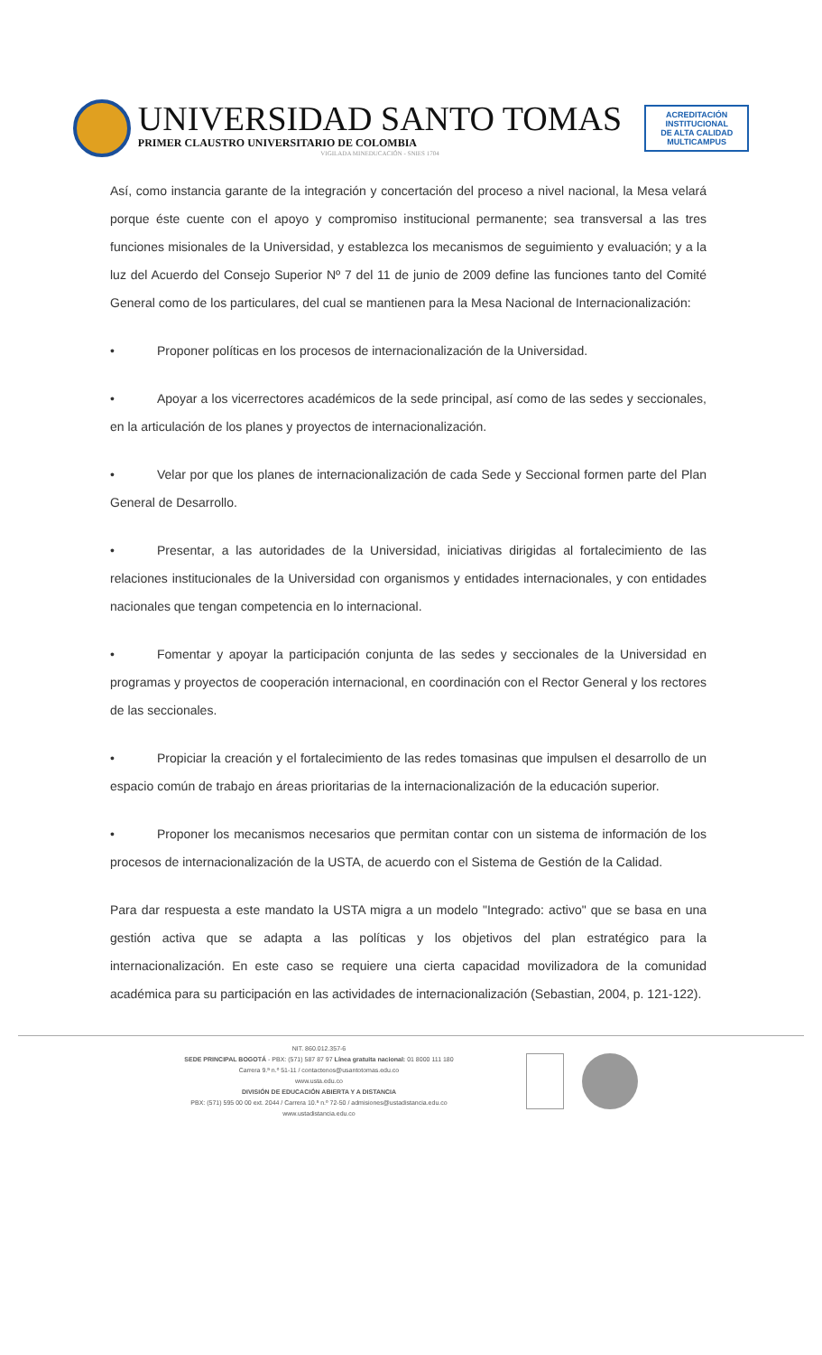UNIVERSIDAD SANTO TOMAS
PRIMER CLAUSTRO UNIVERSITARIO DE COLOMBIA
VIGILADA MINEDUCACIÓN - SNIES 1704
ACREDITACIÓN
INSTITUCIONAL
DE ALTA CALIDAD
MULTICAMPUS
Así, como instancia garante de la integración y concertación del proceso a nivel nacional, la Mesa velará porque éste cuente con el apoyo y compromiso institucional permanente; sea transversal a las tres funciones misionales de la Universidad, y establezca los mecanismos de seguimiento y evaluación; y a la luz del Acuerdo del Consejo Superior Nº 7 del 11 de junio de 2009 define las funciones tanto del Comité General como de los particulares, del cual se mantienen para la Mesa Nacional de Internacionalización:
• Proponer políticas en los procesos de internacionalización de la Universidad.
• Apoyar a los vicerrectores académicos de la sede principal, así como de las sedes y seccionales, en la articulación de los planes y proyectos de internacionalización.
• Velar por que los planes de internacionalización de cada Sede y Seccional formen parte del Plan General de Desarrollo.
• Presentar, a las autoridades de la Universidad, iniciativas dirigidas al fortalecimiento de las relaciones institucionales de la Universidad con organismos y entidades internacionales, y con entidades nacionales que tengan competencia en lo internacional.
• Fomentar y apoyar la participación conjunta de las sedes y seccionales de la Universidad en programas y proyectos de cooperación internacional, en coordinación con el Rector General y los rectores de las seccionales.
• Propiciar la creación y el fortalecimiento de las redes tomasinas que impulsen el desarrollo de un espacio común de trabajo en áreas prioritarias de la internacionalización de la educación superior.
• Proponer los mecanismos necesarios que permitan contar con un sistema de información de los procesos de internacionalización de la USTA, de acuerdo con el Sistema de Gestión de la Calidad.
Para dar respuesta a este mandato la USTA migra a un modelo "Integrado: activo" que se basa en una gestión activa que se adapta a las políticas y los objetivos del plan estratégico para la internacionalización. En este caso se requiere una cierta capacidad movilizadora de la comunidad académica para su participación en las actividades de internacionalización (Sebastian, 2004, p. 121-122).
NIT. 860.012.357-6
SEDE PRINCIPAL BOGOTÁ - PBX: (571) 587 87 97 Línea gratuita nacional: 01 8000 111 180
Carrera 9.ª n.º 51-11 / contactenos@usantotomas.edu.co
www.usta.edu.co
DIVISIÓN DE EDUCACIÓN ABIERTA Y A DISTANCIA
PBX: (571) 595 00 00 ext. 2044 / Carrera 10.ª n.º 72-50 / admisiones@ustadistancia.edu.co
www.ustadistancia.edu.co